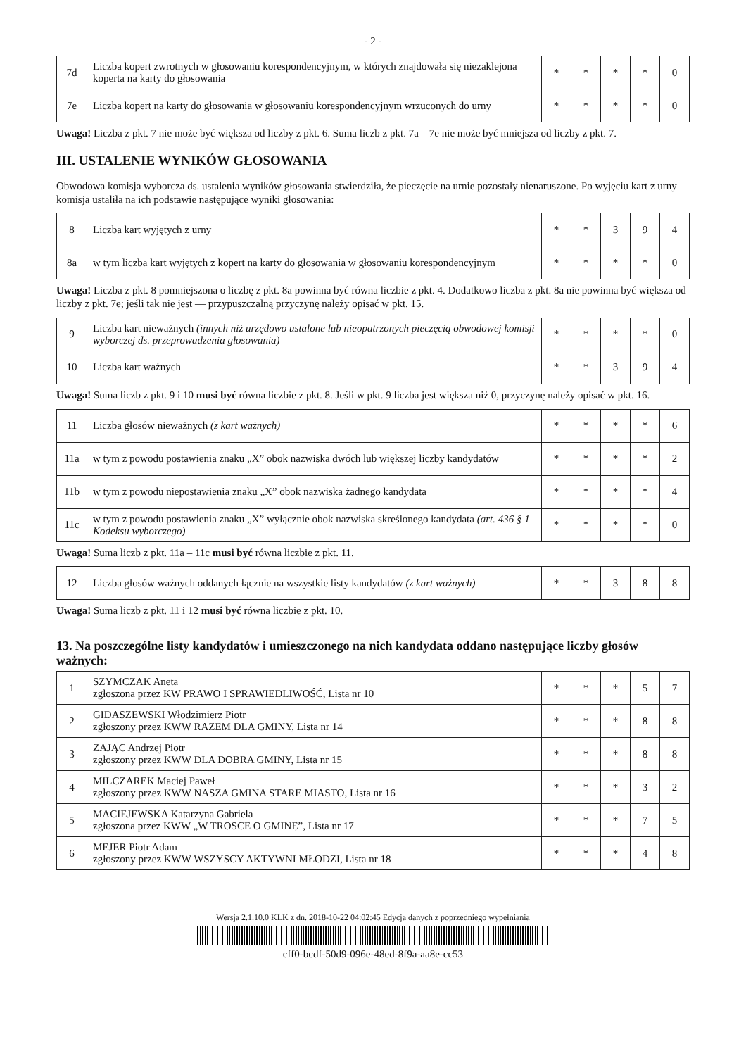- 2 -
| 7d | Liczba kopert zwrotnych w głosowaniu korespondencyjnym, w których znajdowała się niezaklejona koperta na karty do głosowania | * | * | * | * | 0 |
| 7e | Liczba kopert na karty do głosowania w głosowaniu korespondencyjnym wrzuconych do urny | * | * | * | * | 0 |
Uwaga! Liczba z pkt. 7 nie może być większa od liczby z pkt. 6. Suma liczb z pkt. 7a – 7e nie może być mniejsza od liczby z pkt. 7.
III. USTALENIE WYNIKÓW GŁOSOWANIA
Obwodowa komisja wyborcza ds. ustalenia wyników głosowania stwierdziła, że pieczęcie na urnie pozostały nienaruszone. Po wyjęciu kart z urny komisja ustaliła na ich podstawie następujące wyniki głosowania:
| 8 | Liczba kart wyjętych z urny | * | * | 3 | 9 | 4 |
| 8a | w tym liczba kart wyjętych z kopert na karty do głosowania w głosowaniu korespondencyjnym | * | * | * | * | 0 |
Uwaga! Liczba z pkt. 8 pomniejszona o liczbę z pkt. 8a powinna być równa liczbie z pkt. 4. Dodatkowo liczba z pkt. 8a nie powinna być większa od liczby z pkt. 7e; jeśli tak nie jest — przypuszczalną przyczynę należy opisać w pkt. 15.
| 9 | Liczba kart nieważnych (innych niż urzędowo ustalone lub nieopatrzonych pieczęcią obwodowej komisji wyborczej ds. przeprowadzenia głosowania) | * | * | * | * | 0 |
| 10 | Liczba kart ważnych | * | * | 3 | 9 | 4 |
Uwaga! Suma liczb z pkt. 9 i 10 musi być równa liczbie z pkt. 8. Jeśli w pkt. 9 liczba jest większa niż 0, przyczynę należy opisać w pkt. 16.
| 11 | Liczba głosów nieważnych (z kart ważnych) | * | * | * | * | 6 |
| 11a | w tym z powodu postawienia znaku „X” obok nazwiska dwóch lub większej liczby kandydatów | * | * | * | * | 2 |
| 11b | w tym z powodu niepostawienia znaku „X” obok nazwiska żadnego kandydata | * | * | * | * | 4 |
| 11c | w tym z powodu postawienia znaku „X” wyłącznie obok nazwiska skreślonego kandydata (art. 436 § 1 Kodeksu wyborczego) | * | * | * | * | 0 |
Uwaga! Suma liczb z pkt. 11a – 11c musi być równa liczbie z pkt. 11.
| 12 | Liczba głosów ważnych oddanych łącznie na wszystkie listy kandydatów (z kart ważnych) | * | * | 3 | 8 | 8 |
Uwaga! Suma liczb z pkt. 11 i 12 musi być równa liczbie z pkt. 10.
13. Na poszczególne listy kandydatów i umieszczonego na nich kandydata oddano następujące liczby głosów ważnych:
| 1 | SZYMCZAK Aneta zgłoszona przez KW PRAWO I SPRAWIEDLIWOŚĆ, Lista nr 10 | * | * | * | 5 | 7 |
| 2 | GIDASZEWSKI Włodzimierz Piotr zgłoszony przez KWW RAZEM DLA GMINY, Lista nr 14 | * | * | * | 8 | 8 |
| 3 | ZAJĄC Andrzej Piotr zgłoszony przez KWW DLA DOBRA GMINY, Lista nr 15 | * | * | * | 8 | 8 |
| 4 | MILCZAREK Maciej Paweł zgłoszony przez KWW NASZA GMINA STARE MIASTO, Lista nr 16 | * | * | * | 3 | 2 |
| 5 | MACIEJEWSKA Katarzyna Gabriela zgłoszona przez KWW „W TROSCE O GMINĘ”, Lista nr 17 | * | * | * | 7 | 5 |
| 6 | MEJER Piotr Adam zgłoszony przez KWW WSZYSCY AKTYWNI MŁODZI, Lista nr 18 | * | * | * | 4 | 8 |
Wersja 2.1.10.0 KLK z dn. 2018-10-22 04:02:45 Edycja danych z poprzedniego wypełniania
cff0-bcdf-50d9-096e-48ed-8f9a-aa8e-cc53